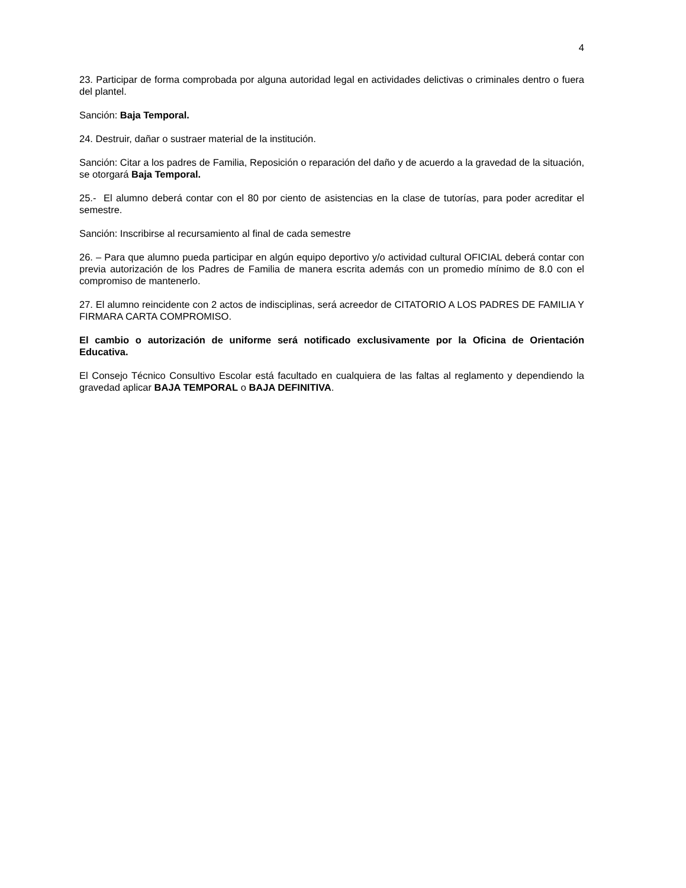4
23. Participar de forma comprobada por alguna autoridad legal en actividades delictivas o criminales dentro o fuera del plantel.
Sanción: Baja Temporal.
24. Destruir, dañar o sustraer material de la institución.
Sanción: Citar a los padres de Familia, Reposición o reparación del daño y de acuerdo a la gravedad de la situación, se otorgará Baja Temporal.
25.- El alumno deberá contar con el 80 por ciento de asistencias en la clase de tutorías, para poder acreditar el semestre.
Sanción: Inscribirse al recursamiento al final de cada semestre
26. – Para que alumno pueda participar en algún equipo deportivo y/o actividad cultural OFICIAL deberá contar con previa autorización de los Padres de Familia de manera escrita además con un promedio mínimo de 8.0 con el compromiso de mantenerlo.
27. El alumno reincidente con 2 actos de indisciplinas, será acreedor de CITATORIO A LOS PADRES DE FAMILIA Y FIRMARA CARTA COMPROMISO.
El cambio o autorización de uniforme será notificado exclusivamente por la Oficina de Orientación Educativa.
El Consejo Técnico Consultivo Escolar está facultado en cualquiera de las faltas al reglamento y dependiendo la gravedad aplicar BAJA TEMPORAL o BAJA DEFINITIVA.